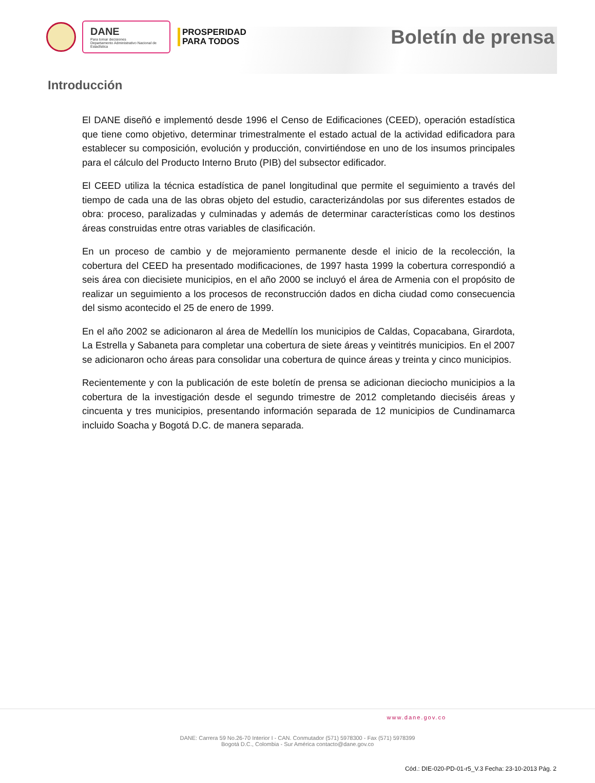DANE
Para tomar decisiones
Departamento Administrativo Nacional de Estadística
PROSPERIDAD
PARA TODOS
Boletín de prensa
Introducción
El DANE diseñó e implementó desde 1996 el Censo de Edificaciones (CEED), operación estadística que tiene como objetivo, determinar trimestralmente el estado actual de la actividad edificadora para establecer su composición, evolución y producción, convirtiéndose en uno de los insumos principales para el cálculo del Producto Interno Bruto (PIB) del subsector edificador.
El CEED utiliza la técnica estadística de panel longitudinal que permite el seguimiento a través del tiempo de cada una de las obras objeto del estudio, caracterizándolas por sus diferentes estados de obra: proceso, paralizadas y culminadas y además de determinar características como los destinos áreas construidas entre otras variables de clasificación.
En un proceso de cambio y de mejoramiento permanente desde el inicio de la recolección, la cobertura del CEED ha presentado modificaciones, de 1997 hasta 1999 la cobertura correspondió a seis área con diecisiete municipios, en el año 2000 se incluyó el área de Armenia con el propósito de realizar un seguimiento a los procesos de reconstrucción dados en dicha ciudad como consecuencia del sismo acontecido el 25 de enero de 1999.
En el año 2002 se adicionaron al área de Medellín los municipios de Caldas, Copacabana, Girardota, La Estrella y Sabaneta para completar una cobertura de siete áreas y veintitrés municipios. En el 2007 se adicionaron ocho áreas para consolidar una cobertura de quince áreas y treinta y cinco municipios.
Recientemente y con la publicación de este boletín de prensa se adicionan dieciocho municipios a la cobertura de la investigación desde el segundo trimestre de 2012 completando dieciséis áreas y cincuenta y tres municipios, presentando información separada de 12 municipios de Cundinamarca incluido Soacha y Bogotá D.C. de manera separada.
www.dane.gov.co
DANE: Carrera 59 No.26-70 Interior I - CAN. Conmutador (571) 5978300 - Fax (571) 5978399
Bogotá D.C., Colombia - Sur América contacto@dane.gov.co
Cód.: DIE-020-PD-01-r5_V.3 Fecha: 23-10-2013 Pág. 2